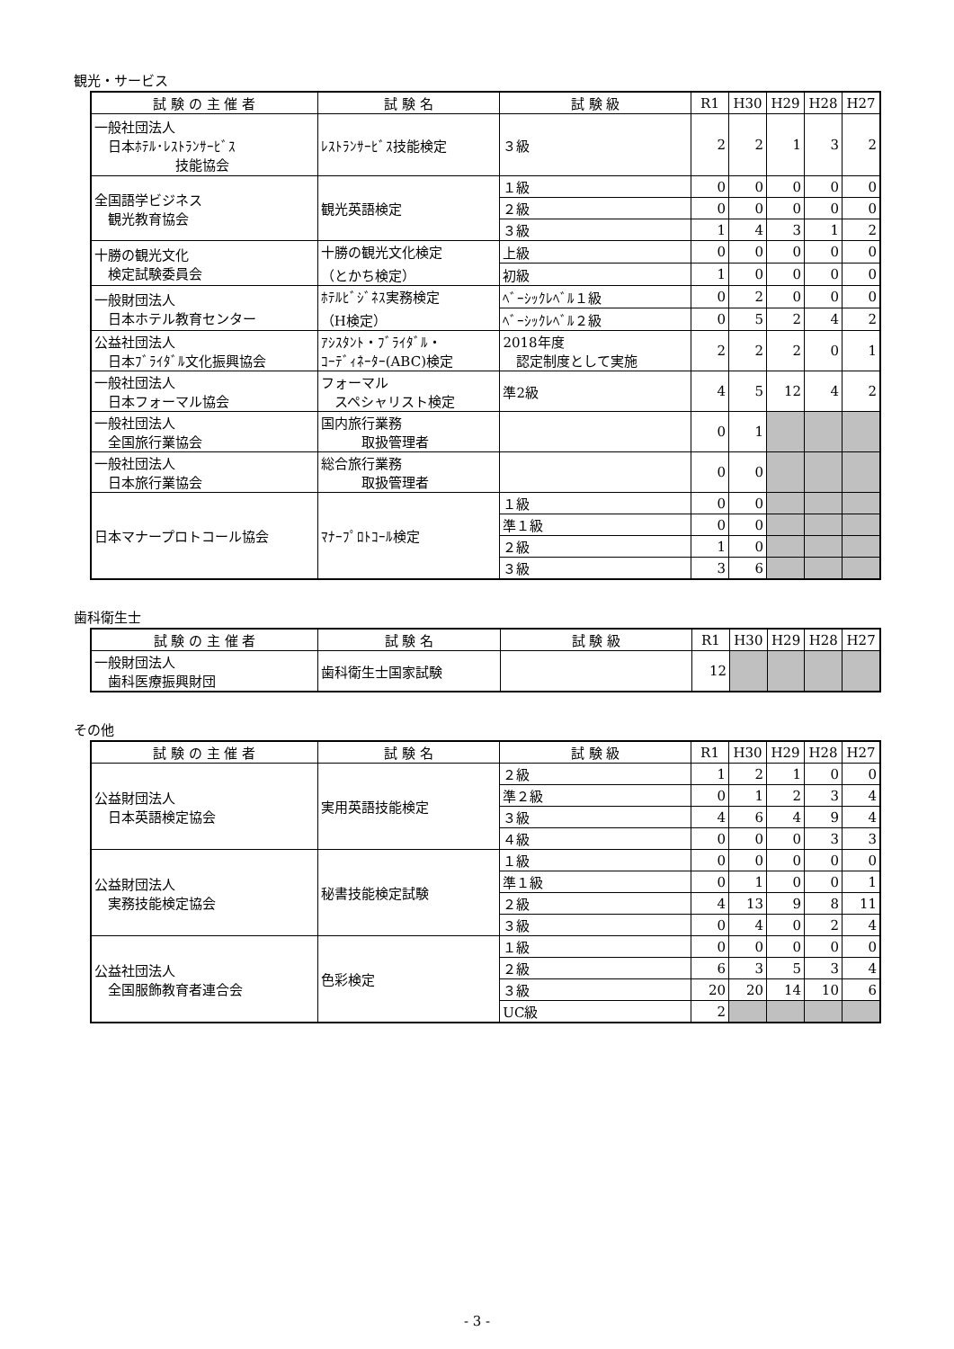観光・サービス
| 試 験 の 主 催 者 | 試 験 名 | 試 験 級 | R1 | H30 | H29 | H28 | H27 |
| --- | --- | --- | --- | --- | --- | --- | --- |
| 一般社団法人 日本ﾎﾃﾙ･ﾚｽﾄﾗﾝｻｰﾋﾞｽ 技能協会 | ﾚｽﾄﾗﾝｻｰﾋﾞｽ技能検定 | ３級 | 2 | 2 | 1 | 3 | 2 |
| 全国語学ビジネス 観光教育協会 | 観光英語検定 | １級 | 0 | 0 | 0 | 0 | 0 |
| | | ２級 | 0 | 0 | 0 | 0 | 0 |
| | | ３級 | 1 | 4 | 3 | 1 | 2 |
| 十勝の観光文化 検定試験委員会 | 十勝の観光文化検定 （とかち検定） | 上級 | 0 | 0 | 0 | 0 | 0 |
| | | 初級 | 1 | 0 | 0 | 0 | 0 |
| 一般財団法人 日本ホテル教育センター | ﾎﾃﾙﾋﾞｼﾞﾈｽ実務検定 （H検定） | ﾍﾞｰｼｯｸﾚﾍﾞﾙ１級 | 0 | 2 | 0 | 0 | 0 |
| | | ﾍﾞｰｼｯｸﾚﾍﾞﾙ２級 | 0 | 5 | 2 | 4 | 2 |
| 公益社団法人 日本ﾌﾞﾗｲﾀﾞﾙ文化振興協会 | ｱｼｽﾀﾝﾄ・ﾌﾞﾗｲﾀﾞﾙ・ ｺｰﾃﾞｨﾈｰﾀｰ(ABC)検定 | 2018年度 認定制度として実施 | 2 | 2 | 2 | 0 | 1 |
| 一般社団法人 日本フォーマル協会 | フォーマル スペシャリスト検定 | 準2級 | 4 | 5 | 12 | 4 | 2 |
| 一般社団法人 全国旅行業協会 | 国内旅行業務 取扱管理者 | | 0 | 1 | | | |
| 一般社団法人 日本旅行業協会 | 総合旅行業務 取扱管理者 | | 0 | 0 | | | |
| 日本マナープロトコール協会 | ﾏﾅｰﾌﾟﾛﾄｺｰﾙ検定 | １級 | 0 | 0 | | | |
| | | 準１級 | 0 | 0 | | | |
| | | ２級 | 1 | 0 | | | |
| | | ３級 | 3 | 6 | | | |
歯科衛生士
| 試 験 の 主 催 者 | 試 験 名 | 試 験 級 | R1 | H30 | H29 | H28 | H27 |
| --- | --- | --- | --- | --- | --- | --- | --- |
| 一般財団法人 歯科医療振興財団 | 歯科衛生士国家試験 | | 12 | | | | |
その他
| 試 験 の 主 催 者 | 試 験 名 | 試 験 級 | R1 | H30 | H29 | H28 | H27 |
| --- | --- | --- | --- | --- | --- | --- | --- |
| 公益財団法人 日本英語検定協会 | 実用英語技能検定 | ２級 | 1 | 2 | 1 | 0 | 0 |
| | | 準２級 | 0 | 1 | 2 | 3 | 4 |
| | | ３級 | 4 | 6 | 4 | 9 | 4 |
| | | ４級 | 0 | 0 | 0 | 3 | 3 |
| 公益財団法人 実務技能検定協会 | 秘書技能検定試験 | １級 | 0 | 0 | 0 | 0 | 0 |
| | | 準１級 | 0 | 1 | 0 | 0 | 1 |
| | | ２級 | 4 | 13 | 9 | 8 | 11 |
| | | ３級 | 0 | 4 | 0 | 2 | 4 |
| 公益社団法人 全国服飾教育者連合会 | 色彩検定 | １級 | 0 | 0 | 0 | 0 | 0 |
| | | ２級 | 6 | 3 | 5 | 3 | 4 |
| | | ３級 | 20 | 20 | 14 | 10 | 6 |
| | | UC級 | 2 | | | | |
- 3 -